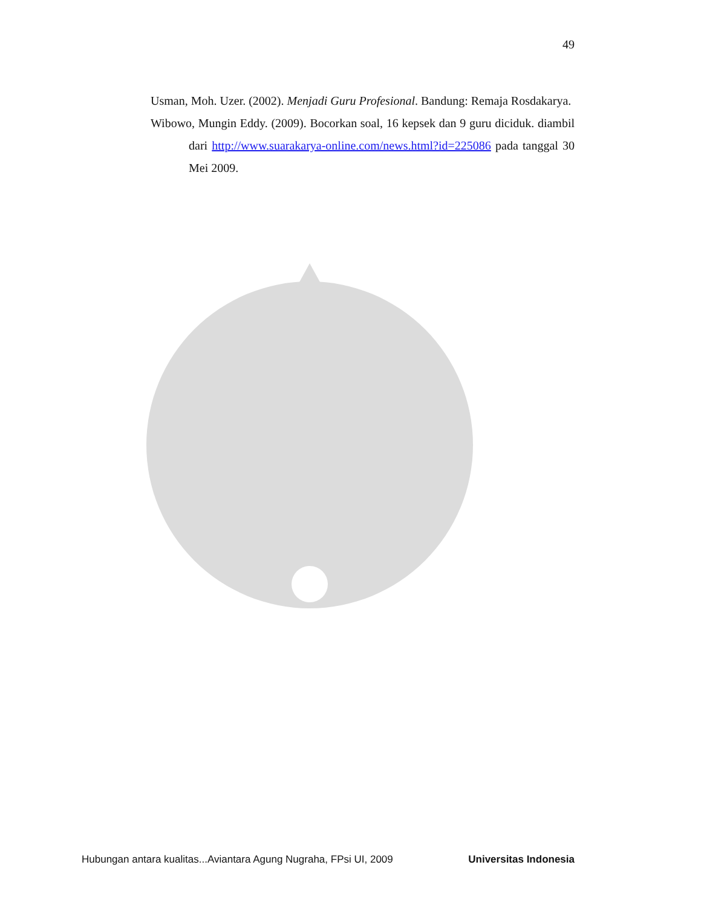49
Usman, Moh. Uzer. (2002). Menjadi Guru Profesional. Bandung: Remaja Rosdakarya.
Wibowo, Mungin Eddy. (2009). Bocorkan soal, 16 kepsek dan 9 guru diciduk. diambil dari http://www.suarakarya-online.com/news.html?id=225086 pada tanggal 30 Mei 2009.
Hubungan antara kualitas...Aviantara Agung Nugraha, FPsi UI, 2009 Universitas Indonesia